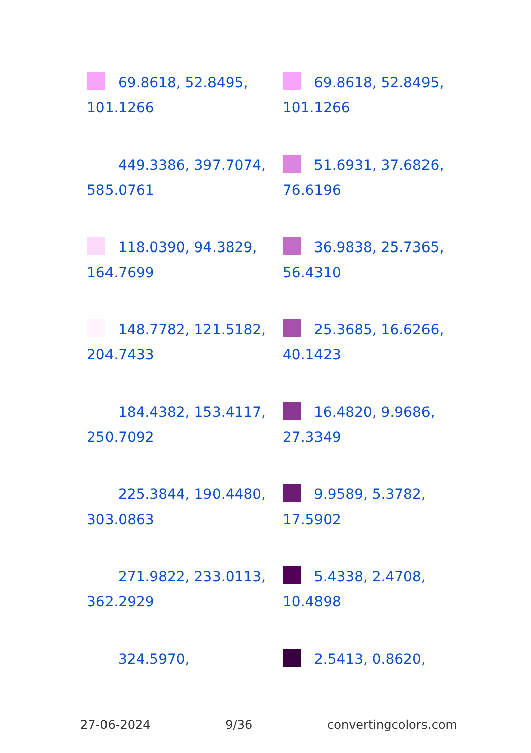69.8618, 52.8495, 101.1266
69.8618, 52.8495, 101.1266
449.3386, 397.7074, 585.0761
51.6931, 37.6826, 76.6196
118.0390, 94.3829, 164.7699
36.9838, 25.7365, 56.4310
148.7782, 121.5182, 204.7433
25.3685, 16.6266, 40.1423
184.4382, 153.4117, 250.7092
16.4820, 9.9686, 27.3349
225.3844, 190.4480, 303.0863
9.9589, 5.3782, 17.5902
271.9822, 233.0113, 362.2929
5.4338, 2.4708, 10.4898
324.5970,
2.5413, 0.8620,
27-06-2024 9/36 convertingcolors.com